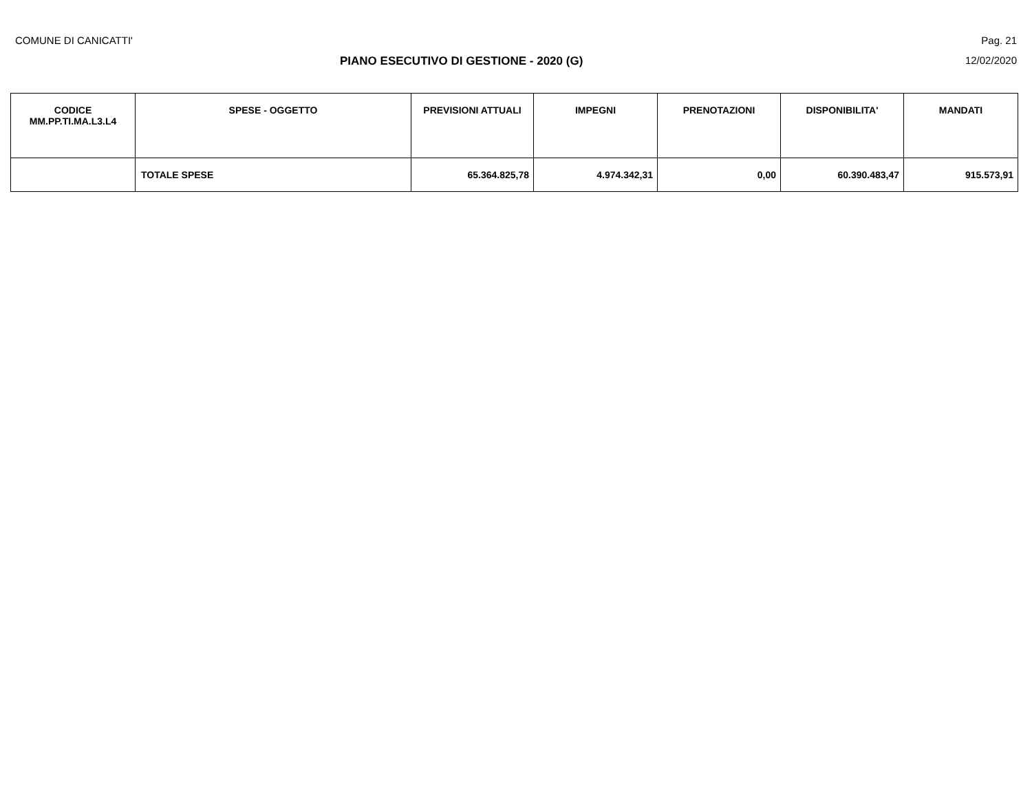COMUNE DI CANICATTI' Pag. 21
PIANO ESECUTIVO DI GESTIONE - 2020 (G) 12/02/2020
| CODICE MM.PP.TI.MA.L3.L4 | SPESE - OGGETTO | PREVISIONI ATTUALI | IMPEGNI | PRENOTAZIONI | DISPONIBILITA' | MANDATI |
| --- | --- | --- | --- | --- | --- | --- |
| | TOTALE SPESE | 65.364.825,78 | 4.974.342,31 | 0,00 | 60.390.483,47 | 915.573,91 |